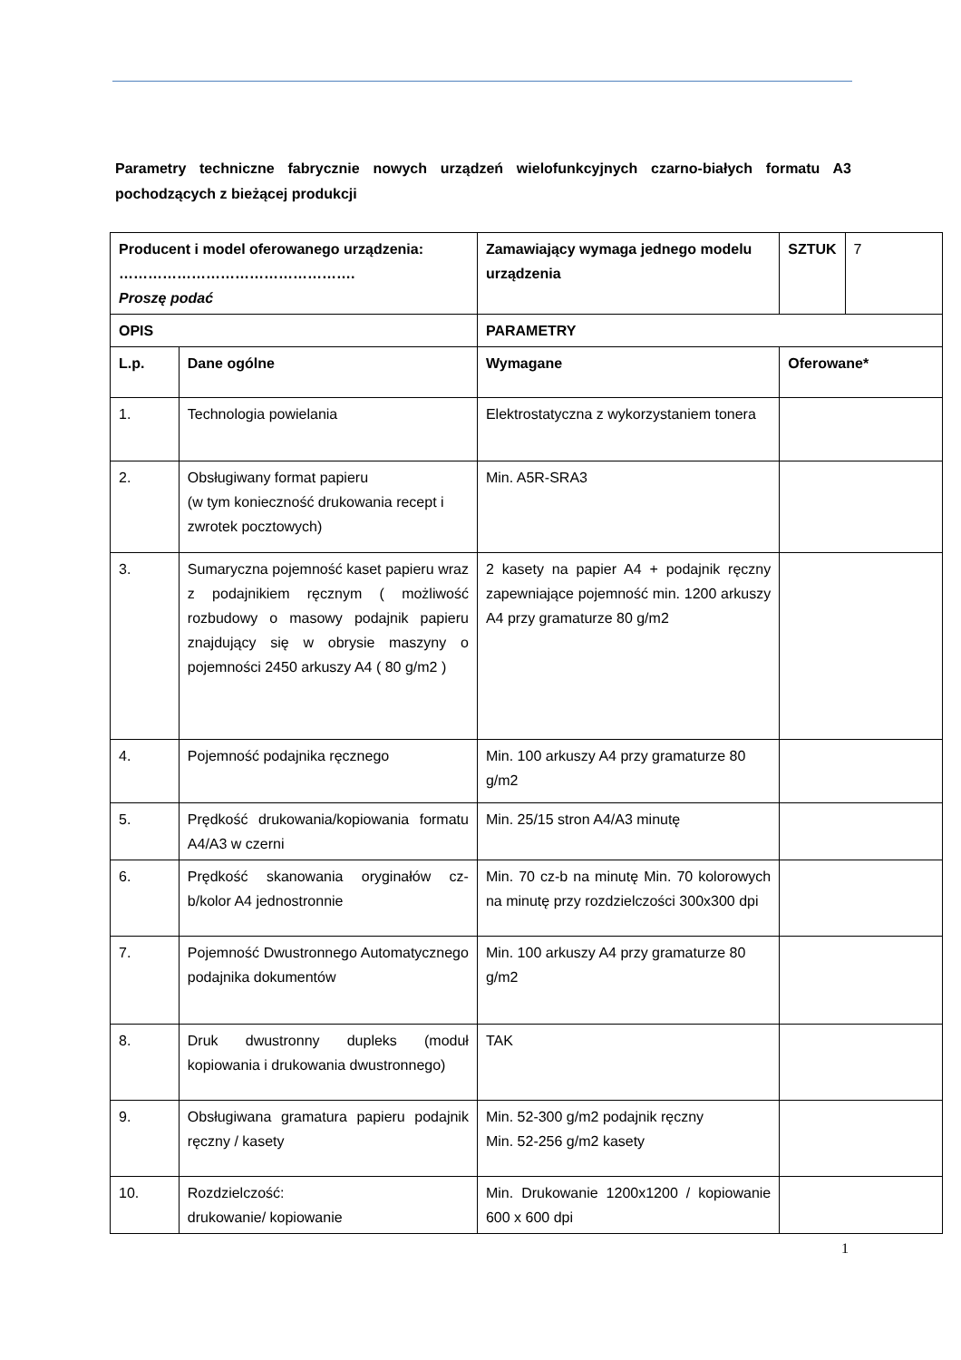Parametry techniczne fabrycznie nowych urządzeń wielofunkcyjnych czarno-białych formatu A3 pochodzących z bieżącej produkcji
| Producent i model oferowanego urządzenia: …………………………………………. Proszę podać | | Zamawiający wymaga jednego modelu urządzenia | SZTUK | 7 |
| OPIS | | PARAMETRY | | |
| L.p. | Dane ogólne | Wymagane | Oferowane* | |
| 1. | Technologia powielania | Elektrostatyczna z wykorzystaniem tonera | | |
| 2. | Obsługiwany format papieru (w tym konieczność drukowania recept i zwrotek pocztowych) | Min. A5R-SRA3 | | |
| 3. | Sumaryczna pojemność kaset papieru wraz z podajnikiem ręcznym ( możliwość rozbudowy o masowy podajnik papieru znajdujący się w obrysie maszyny o pojemności 2450 arkuszy A4 ( 80 g/m2 ) | 2 kasety na papier A4 + podajnik ręczny zapewniające pojemność min. 1200 arkuszy A4 przy gramaturze 80 g/m2 | | |
| 4. | Pojemność podajnika ręcznego | Min. 100 arkuszy A4 przy gramaturze 80 g/m2 | | |
| 5. | Prędkość drukowania/kopiowania formatu A4/A3 w czerni | Min. 25/15 stron A4/A3 minutę | | |
| 6. | Prędkość skanowania oryginałów cz-b/kolor A4 jednostronnie | Min. 70 cz-b na minutę Min. 70 kolorowych na minutę przy rozdzielczości 300x300 dpi | | |
| 7. | Pojemność Dwustronnego Automatycznego podajnika dokumentów | Min. 100 arkuszy A4 przy gramaturze 80 g/m2 | | |
| 8. | Druk dwustronny dupleks (moduł kopiowania i drukowania dwustronnego) | TAK | | |
| 9. | Obsługiwana gramatura papieru podajnik ręczny / kasety | Min. 52-300 g/m2 podajnik ręczny Min. 52-256 g/m2 kasety | | |
| 10. | Rozdzielczość: drukowanie/ kopiowanie | Min. Drukowanie 1200x1200 / kopiowanie 600 x 600 dpi | | |
1